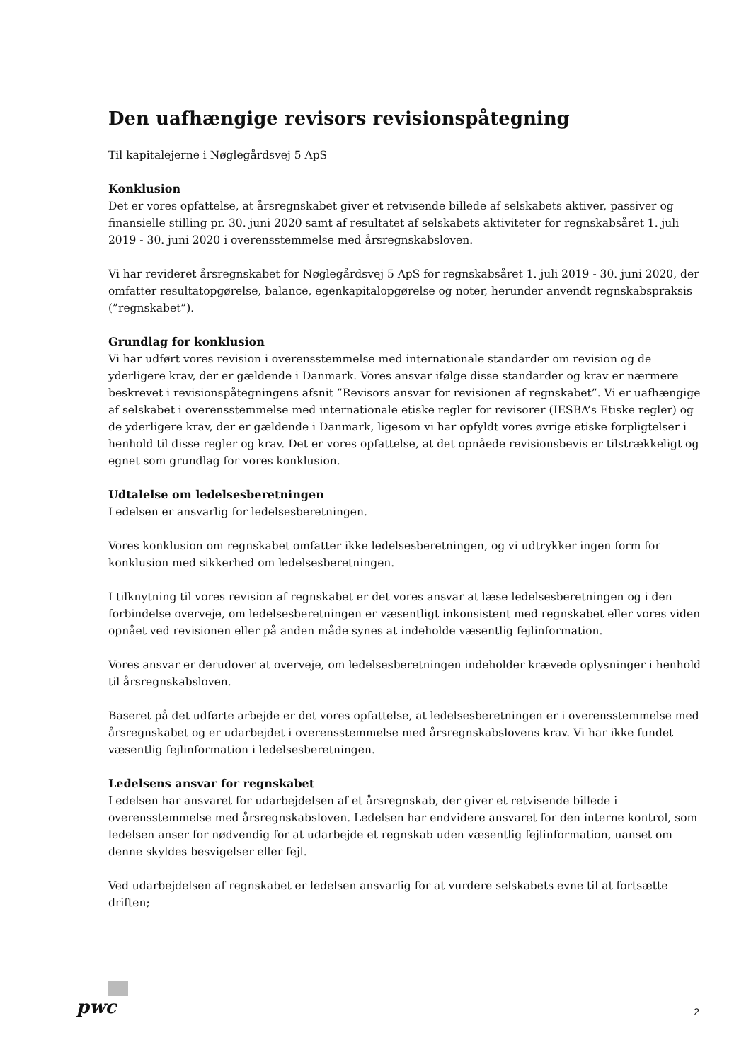Den uafhængige revisors revisionspåtegning
Til kapitalejerne i Nøglegårdsvej 5 ApS
Konklusion
Det er vores opfattelse, at årsregnskabet giver et retvisende billede af selskabets aktiver, passiver og finansielle stilling pr. 30. juni 2020 samt af resultatet af selskabets aktiviteter for regnskabsåret 1. juli 2019 - 30. juni 2020 i overensstemmelse med årsregnskabsloven.
Vi har revideret årsregnskabet for Nøglegårdsvej 5 ApS for regnskabsåret 1. juli 2019 - 30. juni 2020, der omfatter resultatopgørelse, balance, egenkapitalopgørelse og noter, herunder anvendt regnskabspraksis (”regnskabet”).
Grundlag for konklusion
Vi har udført vores revision i overensstemmelse med internationale standarder om revision og de yderligere krav, der er gældende i Danmark. Vores ansvar ifølge disse standarder og krav er nærmere beskrevet i revisionspåtegningens afsnit ”Revisors ansvar for revisionen af regnskabet”. Vi er uafhængige af selskabet i overensstemmelse med internationale etiske regler for revisorer (IESBA’s Etiske regler) og de yderligere krav, der er gældende i Danmark, ligesom vi har opfyldt vores øvrige etiske forpligtelser i henhold til disse regler og krav. Det er vores opfattelse, at det opnåede revisionsbevis er tilstrækkeligt og egnet som grundlag for vores konklusion.
Udtalelse om ledelsesberetningen
Ledelsen er ansvarlig for ledelsesberetningen.
Vores konklusion om regnskabet omfatter ikke ledelsesberetningen, og vi udtrykker ingen form for konklusion med sikkerhed om ledelsesberetningen.
I tilknytning til vores revision af regnskabet er det vores ansvar at læse ledelsesberetningen og i den forbindelse overveje, om ledelsesberetningen er væsentligt inkonsistent med regnskabet eller vores viden opnået ved revisionen eller på anden måde synes at indeholde væsentlig fejlinformation.
Vores ansvar er derudover at overveje, om ledelsesberetningen indeholder krævede oplysninger i henhold til årsregnskabsloven.
Baseret på det udførte arbejde er det vores opfattelse, at ledelsesberetningen er i overensstemmelse med årsregnskabet og er udarbejdet i overensstemmelse med årsregnskabslovens krav. Vi har ikke fundet væsentlig fejlinformation i ledelsesberetningen.
Ledelsens ansvar for regnskabet
Ledelsen har ansvaret for udarbejdelsen af et årsregnskab, der giver et retvisende billede i overensstemmelse med årsregnskabsloven. Ledelsen har endvidere ansvaret for den interne kontrol, som ledelsen anser for nødvendig for at udarbejde et regnskab uden væsentlig fejlinformation, uanset om denne skyldes besvigelser eller fejl.
Ved udarbejdelsen af regnskabet er ledelsen ansvarlig for at vurdere selskabets evne til at fortsætte driften;
pwc
2